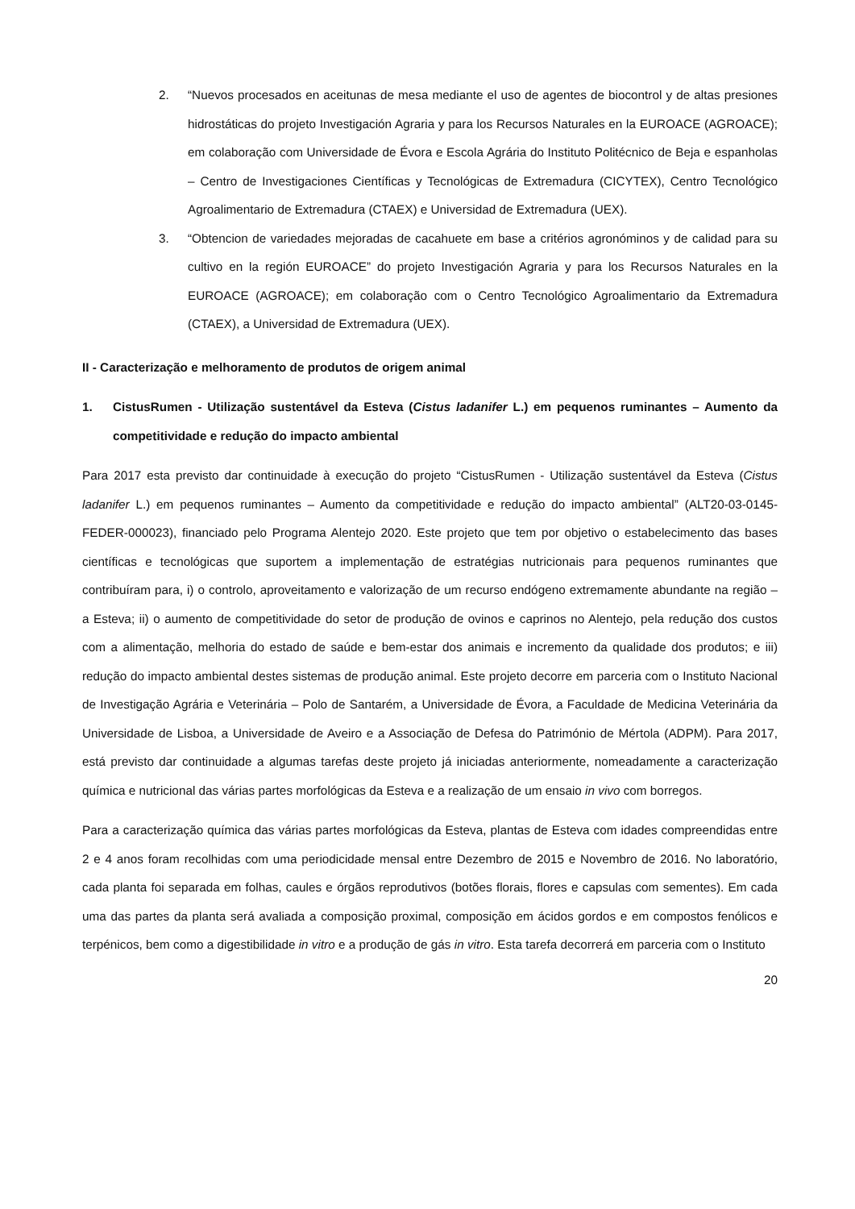2. “Nuevos procesados en aceitunas de mesa mediante el uso de agentes de biocontrol y de altas presiones hidrostáticas do projeto Investigación Agraria y para los Recursos Naturales en la EUROACE (AGROACE); em colaboração com Universidade de Évora e Escola Agrária do Instituto Politécnico de Beja e espanholas – Centro de Investigaciones Científicas y Tecnológicas de Extremadura (CICYTEX), Centro Tecnológico Agroalimentario de Extremadura (CTAEX) e Universidad de Extremadura (UEX).
3. “Obtencion de variedades mejoradas de cacahuete em base a critérios agronóminos y de calidad para su cultivo en la región EUROACE” do projeto Investigación Agraria y para los Recursos Naturales en la EUROACE (AGROACE); em colaboração com o Centro Tecnológico Agroalimentario da Extremadura (CTAEX), a Universidad de Extremadura (UEX).
II - Caracterização e melhoramento de produtos de origem animal
1. CistusRumen - Utilização sustentável da Esteva (Cistus ladanifer L.) em pequenos ruminantes – Aumento da competitividade e redução do impacto ambiental
Para 2017 esta previsto dar continuidade à execução do projeto “CistusRumen - Utilização sustentável da Esteva (Cistus ladanifer L.) em pequenos ruminantes – Aumento da competitividade e redução do impacto ambiental” (ALT20-03-0145-FEDER-000023), financiado pelo Programa Alentejo 2020. Este projeto que tem por objetivo o estabelecimento das bases científicas e tecnológicas que suportem a implementação de estratégias nutricionais para pequenos ruminantes que contribuíram para, i) o controlo, aproveitamento e valorização de um recurso endógeno extremamente abundante na região – a Esteva; ii) o aumento de competitividade do setor de produção de ovinos e caprinos no Alentejo, pela redução dos custos com a alimentação, melhoria do estado de saúde e bem-estar dos animais e incremento da qualidade dos produtos; e iii) redução do impacto ambiental destes sistemas de produção animal. Este projeto decorre em parceria com o Instituto Nacional de Investigação Agrária e Veterinária – Polo de Santarém, a Universidade de Évora, a Faculdade de Medicina Veterinária da Universidade de Lisboa, a Universidade de Aveiro e a Associação de Defesa do Património de Mértola (ADPM). Para 2017, está previsto dar continuidade a algumas tarefas deste projeto já iniciadas anteriormente, nomeadamente a caracterização química e nutricional das várias partes morfológicas da Esteva e a realização de um ensaio in vivo com borregos.
Para a caracterização química das várias partes morfológicas da Esteva, plantas de Esteva com idades compreendidas entre 2 e 4 anos foram recolhidas com uma periodicidade mensal entre Dezembro de 2015 e Novembro de 2016. No laboratório, cada planta foi separada em folhas, caules e órgãos reprodutivos (botões florais, flores e capsulas com sementes). Em cada uma das partes da planta será avaliada a composição proximal, composição em ácidos gordos e em compostos fenólicos e terpénicos, bem como a digestibilidade in vitro e a produção de gás in vitro. Esta tarefa decorrerá em parceria com o Instituto
20